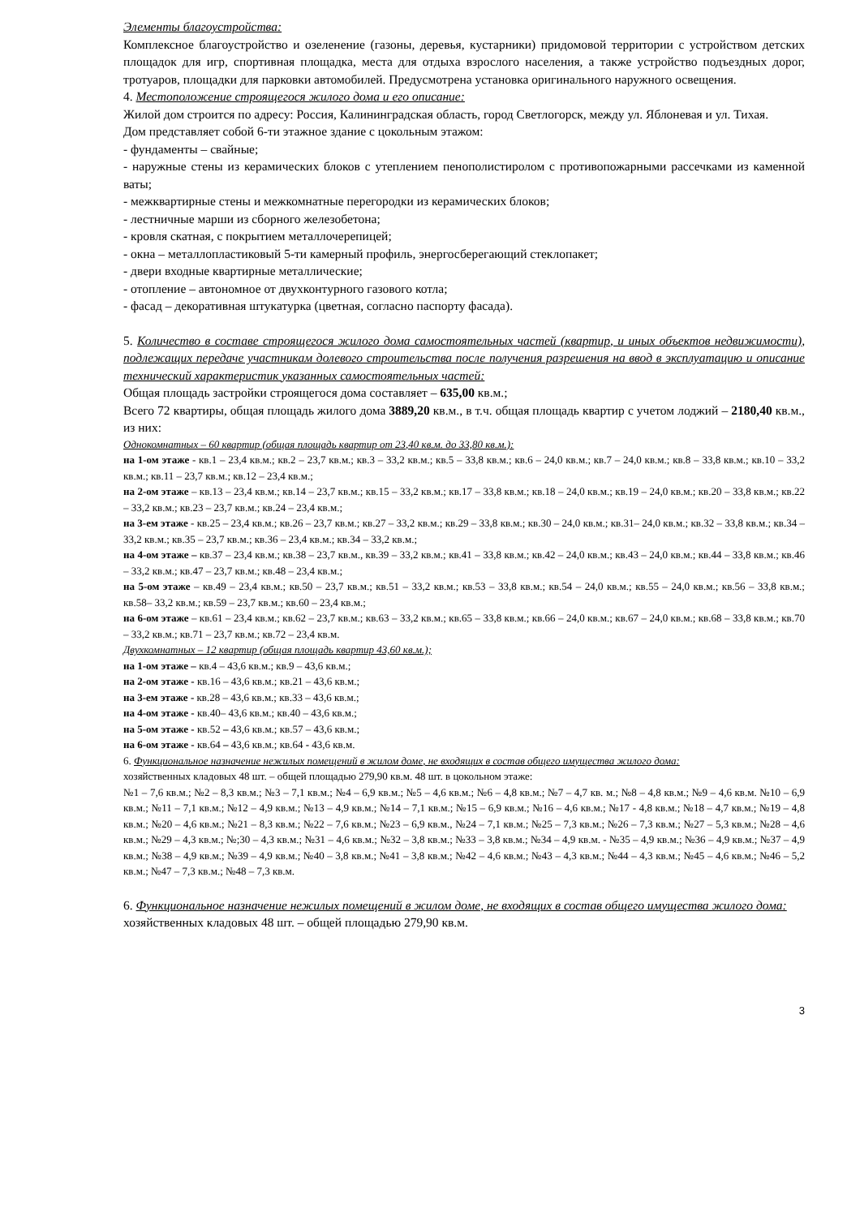Элементы благоустройства:
Комплексное благоустройство и озеленение (газоны, деревья, кустарники) придомовой территории с устройством детских площадок для игр, спортивная площадка, места для отдыха взрослого населения, а также устройство подъездных дорог, тротуаров, площадки для парковки автомобилей. Предусмотрена установка оригинального наружного освещения.
4. Местоположение строящегося жилого дома и его описание:
Жилой дом строится по адресу: Россия, Калининградская область, город Светлогорск, между ул. Яблоневая и ул. Тихая.
Дом представляет собой 6-ти этажное здание с цокольным этажом:
- фундаменты – свайные;
- наружные стены из керамических блоков с утеплением пенополистиролом с противопожарными рассечками из каменной ваты;
- межквартирные стены и межкомнатные перегородки из керамических блоков;
- лестничные марши из сборного железобетона;
- кровля скатная, с покрытием металлочерепицей;
- окна – металлопластиковый 5-ти камерный профиль, энергосберегающий стеклопакет;
- двери входные квартирные металлические;
- отопление – автономное от двухконтурного газового котла;
- фасад – декоративная штукатурка (цветная, согласно паспорту фасада).
5. Количество в составе строящегося жилого дома самостоятельных частей (квартир, и иных объектов недвижимости), подлежащих передаче участникам долевого строительства после получения разрешения на ввод в эксплуатацию и описание технический характеристик указанных самостоятельных частей:
Общая площадь застройки строящегося дома составляет – 635,00 кв.м.;
Всего 72 квартиры, общая площадь жилого дома 3889,20 кв.м., в т.ч. общая площадь квартир с учетом лоджий – 2180,40 кв.м., из них:
Однокомнатных – 60 квартир (общая площадь квартир от 23,40 кв.м. до 33,80 кв.м.):
на 1-ом этаже - кв.1 – 23,4 кв.м.; кв.2 – 23,7 кв.м.; кв.3 – 33,2 кв.м.; кв.5 – 33,8 кв.м.; кв.6 – 24,0 кв.м.; кв.7 – 24,0 кв.м.; кв.8 – 33,8 кв.м.; кв.10 – 33,2 кв.м.; кв.11 – 23,7 кв.м.; кв.12 – 23,4 кв.м.;
на 2-ом этаже – кв.13 – 23,4 кв.м.; кв.14 – 23,7 кв.м.; кв.15 – 33,2 кв.м.; кв.17 – 33,8 кв.м.; кв.18 – 24,0 кв.м.; кв.19 – 24,0 кв.м.; кв.20 – 33,8 кв.м.; кв.22 – 33,2 кв.м.; кв.23 – 23,7 кв.м.; кв.24 – 23,4 кв.м.;
на 3-ем этаже - кв.25 – 23,4 кв.м.; кв.26 – 23,7 кв.м.; кв.27 – 33,2 кв.м.; кв.29 – 33,8 кв.м.; кв.30 – 24,0 кв.м.; кв.31– 24,0 кв.м.; кв.32 – 33,8 кв.м.; кв.34 – 33,2 кв.м.; кв.35 – 23,7 кв.м.; кв.36 – 23,4 кв.м.; кв.34 – 33,2 кв.м.;
на 4-ом этаже – кв.37 – 23,4 кв.м.; кв.38 – 23,7 кв.м., кв.39 – 33,2 кв.м.; кв.41 – 33,8 кв.м.; кв.42 – 24,0 кв.м.; кв.43 – 24,0 кв.м.; кв.44 – 33,8 кв.м.; кв.46 – 33,2 кв.м.; кв.47 – 23,7 кв.м.; кв.48 – 23,4 кв.м.;
на 5-ом этаже – кв.49 – 23,4 кв.м.; кв.50 – 23,7 кв.м.; кв.51 – 33,2 кв.м.; кв.53 – 33,8 кв.м.; кв.54 – 24,0 кв.м.; кв.55 – 24,0 кв.м.; кв.56 – 33,8 кв.м.; кв.58– 33,2 кв.м.; кв.59 – 23,7 кв.м.; кв.60 – 23,4 кв.м.;
на 6-ом этаже – кв.61 – 23,4 кв.м.; кв.62 – 23,7 кв.м.; кв.63 – 33,2 кв.м.; кв.65 – 33,8 кв.м.; кв.66 – 24,0 кв.м.; кв.67 – 24,0 кв.м.; кв.68 – 33,8 кв.м.; кв.70 – 33,2 кв.м.; кв.71 – 23,7 кв.м.; кв.72 – 23,4 кв.м.
Двухкомнатных – 12 квартир (общая площадь квартир 43,60 кв.м.);
на 1-ом этаже – кв.4 – 43,6 кв.м.; кв.9 – 43,6 кв.м.;
на 2-ом этаже - кв.16 – 43,6 кв.м.; кв.21 – 43,6 кв.м.;
на 3-ем этаже - кв.28 – 43,6 кв.м.; кв.33 – 43,6 кв.м.;
на 4-ом этаже - кв.40– 43,6 кв.м.; кв.40 – 43,6 кв.м.;
на 5-ом этаже - кв.52 – 43,6 кв.м.; кв.57 – 43,6 кв.м.;
на 6-ом этаже - кв.64 – 43,6 кв.м.; кв.64 - 43,6 кв.м.
6. Функциональное назначение нежилых помещений в жилом доме, не входящих в состав общего имущества жилого дома:
хозяйственных кладовых 48 шт. – общей площадью 279,90 кв.м. 48 шт. в цокольном этаже:
№1 – 7,6 кв.м.; №2 – 8,3 кв.м.; №3 – 7,1 кв.м.; №4 – 6,9 кв.м.; №5 – 4,6 кв.м.; №6 – 4,8 кв.м.; №7 – 4,7 кв. м.; №8 – 4,8 кв.м.; №9 – 4,6 кв.м. №10 – 6,9 кв.м.; №11 – 7,1 кв.м.; №12 – 4,9 кв.м.; №13 – 4,9 кв.м.; №14 – 7,1 кв.м.; №15 – 6,9 кв.м.; №16 – 4,6 кв.м.; №17 - 4,8 кв.м.; №18 – 4,7 кв.м.; №19 – 4,8 кв.м.; №20 – 4,6 кв.м.; №21 – 8,3 кв.м.; №22 – 7,6 кв.м.; №23 – 6,9 кв.м., №24 – 7,1 кв.м.; №25 – 7,3 кв.м.; №26 – 7,3 кв.м.; №27 – 5,3 кв.м.; №28 – 4,6 кв.м.; №29 – 4,3 кв.м.; №;30 – 4,3 кв.м.; №31 – 4,6 кв.м.; №32 – 3,8 кв.м.; №33 – 3,8 кв.м.; №34 – 4,9 кв.м. - №35 – 4,9 кв.м.; №36 – 4,9 кв.м.; №37 – 4,9 кв.м.; №38 – 4,9 кв.м.; №39 – 4,9 кв.м.; №40 – 3,8 кв.м.; №41 – 3,8 кв.м.; №42 – 4,6 кв.м.; №43 – 4,3 кв.м.; №44 – 4,3 кв.м.; №45 – 4,6 кв.м.; №46 – 5,2 кв.м.; №47 – 7,3 кв.м.; №48 – 7,3 кв.м.
6. Функциональное назначение нежилых помещений в жилом доме, не входящих в состав общего имущества жилого дома:
хозяйственных кладовых 48 шт. – общей площадью 279,90 кв.м.
3